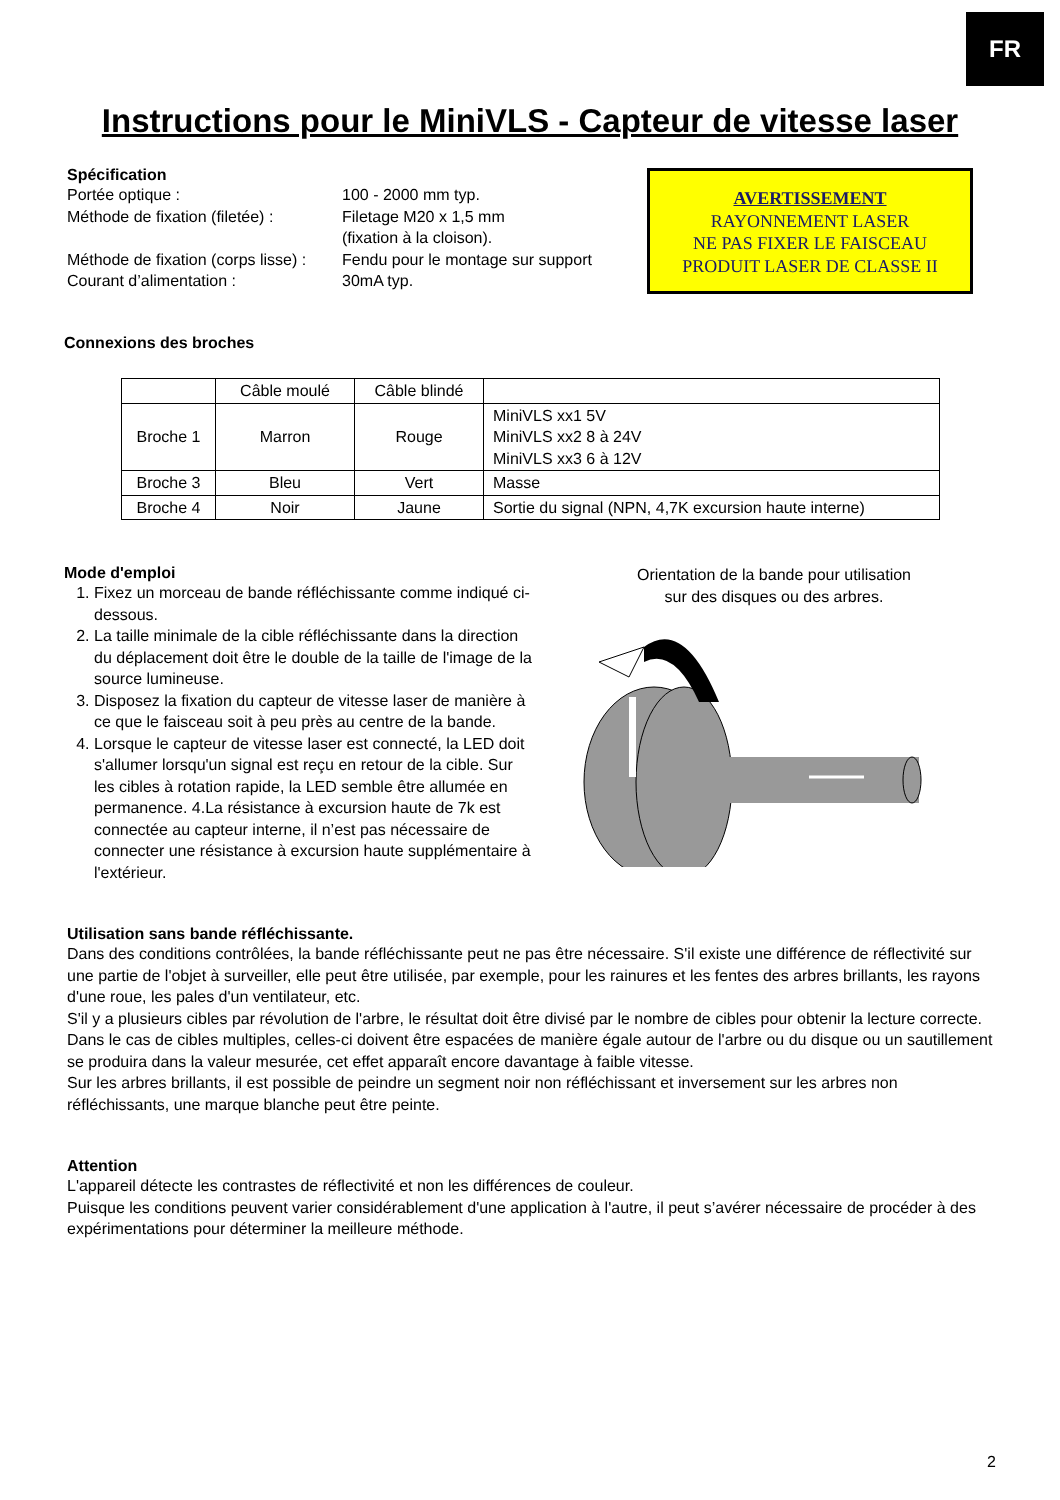FR
Instructions pour le MiniVLS - Capteur de vitesse laser
Spécification
| Portée optique : | 100 - 2000 mm typ. |
| Méthode de fixation (filetée) : | Filetage M20 x 1,5 mm (fixation à la cloison). |
| Méthode de fixation (corps lisse) : | Fendu pour le montage sur support |
| Courant d’alimentation : | 30mA typ. |
AVERTISSEMENT
RAYONNEMENT LASER
NE PAS FIXER LE FAISCEAU
PRODUIT LASER DE CLASSE II
Connexions des broches
| | Câble moulé | Câble blindé | |
| Broche 1 | Marron | Rouge | MiniVLS xx1 5V MiniVLS xx2 8 à 24V MiniVLS xx3 6 à 12V |
| Broche 3 | Bleu | Vert | Masse |
| Broche 4 | Noir | Jaune | Sortie du signal (NPN, 4,7K excursion haute interne) |
Mode d'emploi
1. Fixez un morceau de bande réfléchissante comme indiqué ci-dessous.
2. La taille minimale de la cible réfléchissante dans la direction du déplacement doit être le double de la taille de l'image de la source lumineuse.
3. Disposez la fixation du capteur de vitesse laser de manière à ce que le faisceau soit à peu près au centre de la bande.
4. Lorsque le capteur de vitesse laser est connecté, la LED doit s'allumer lorsqu'un signal est reçu en retour de la cible. Sur les cibles à rotation rapide, la LED semble être allumée en permanence. 4.La résistance à excursion haute de 7k est connectée au capteur interne, il n’est pas nécessaire de connecter une résistance à excursion haute supplémentaire à l'extérieur.
Orientation de la bande pour utilisation
sur des disques ou des arbres.
Utilisation sans bande réfléchissante.
Dans des conditions contrôlées, la bande réfléchissante peut ne pas être nécessaire. S'il existe une différence de réflectivité sur une partie de l'objet à surveiller, elle peut être utilisée, par exemple, pour les rainures et les fentes des arbres brillants, les rayons d'une roue, les pales d'un ventilateur, etc.
S'il y a plusieurs cibles par révolution de l'arbre, le résultat doit être divisé par le nombre de cibles pour obtenir la lecture correcte. Dans le cas de cibles multiples, celles-ci doivent être espacées de manière égale autour de l'arbre ou du disque ou un sautillement se produira dans la valeur mesurée, cet effet apparaît encore davantage à faible vitesse.
Sur les arbres brillants, il est possible de peindre un segment noir non réfléchissant et inversement sur les arbres non réfléchissants, une marque blanche peut être peinte.
Attention
L'appareil détecte les contrastes de réflectivité et non les différences de couleur.
Puisque les conditions peuvent varier considérablement d'une application à l'autre, il peut s’avérer nécessaire de procéder à des expérimentations pour déterminer la meilleure méthode.
2